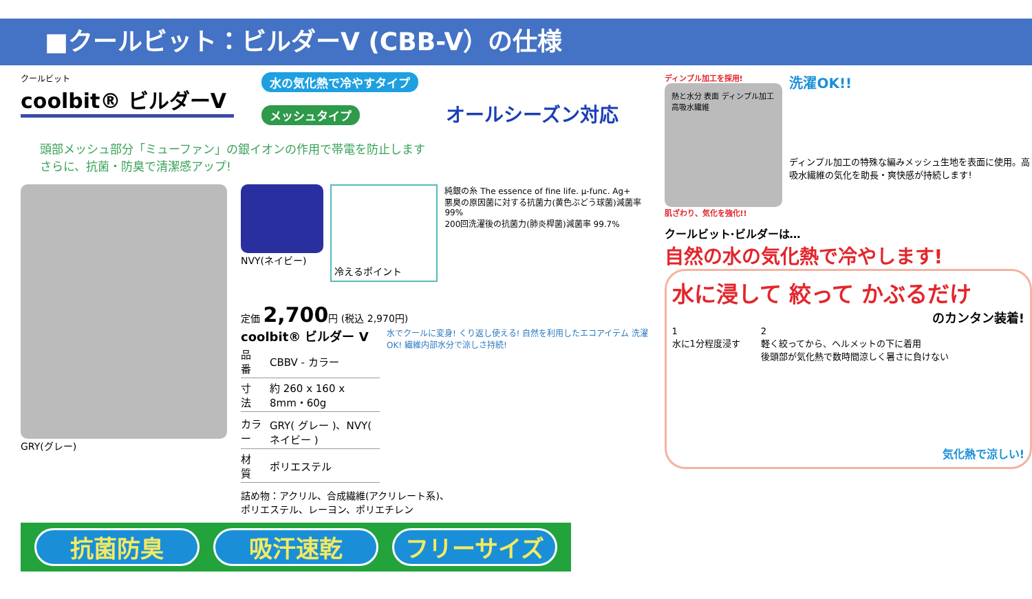■クールビット：ビルダーV (CBB-V）の仕様
クールビット
coolbit® ビルダーV
水の気化熱で冷やすタイプ
メッシュタイプ
オールシーズン対応
頭部メッシュ部分「ミューファン」の銀イオンの作用で帯電を防止します
さらに、抗菌・防臭で清潔感アップ!
GRY(グレー) NVY(ネイビー)
冷えるポイント
純銀の糸 The essence of fine life. μ-func. Ag+
悪臭の原因菌に対する抗菌力(黄色ぶどう球菌)減菌率 99%
200回洗濯後の抗菌力(肺炎桿菌)減菌率 99.7%
定価 2,700円 (税込 2,970円)
coolbit® ビルダー V
| 品 番 | CBBV - カラー |
| 寸 法 | 約 260 x 160 x 8mm・60g |
| カラー | GRY( グレー )、NVY( ネイビー ) |
| 材 質 | ポリエステル |
水でクールに変身! くり返し使える! 自然を利用したエコアイテム 洗濯OK! 繊維内部水分で涼しさ持続!
詰め物：アクリル、合成繊維(アクリレート系)、
ポリエステル、レーヨン、ポリエチレン
抗菌防臭 吸汗速乾 フリーサイズ
ディンプル加工を採用!
熱と水分 表面 ディンプル加工 高吸水繊維
肌ざわり、気化を強化!!
洗濯OK!!
ディンプル加工の特殊な編みメッシュ生地を表面に使用。高吸水繊維の気化を助長・爽快感が持続します!
クールビット·ビルダーは…
自然の水の気化熱で冷やします!
水に浸して 絞って かぶるだけ
のカンタン装着!
1
水に1分程度浸す
2
軽く絞ってから、ヘルメットの下に着用
後頭部が気化熱で数時間涼しく暑さに負けない
気化熱で涼しい!